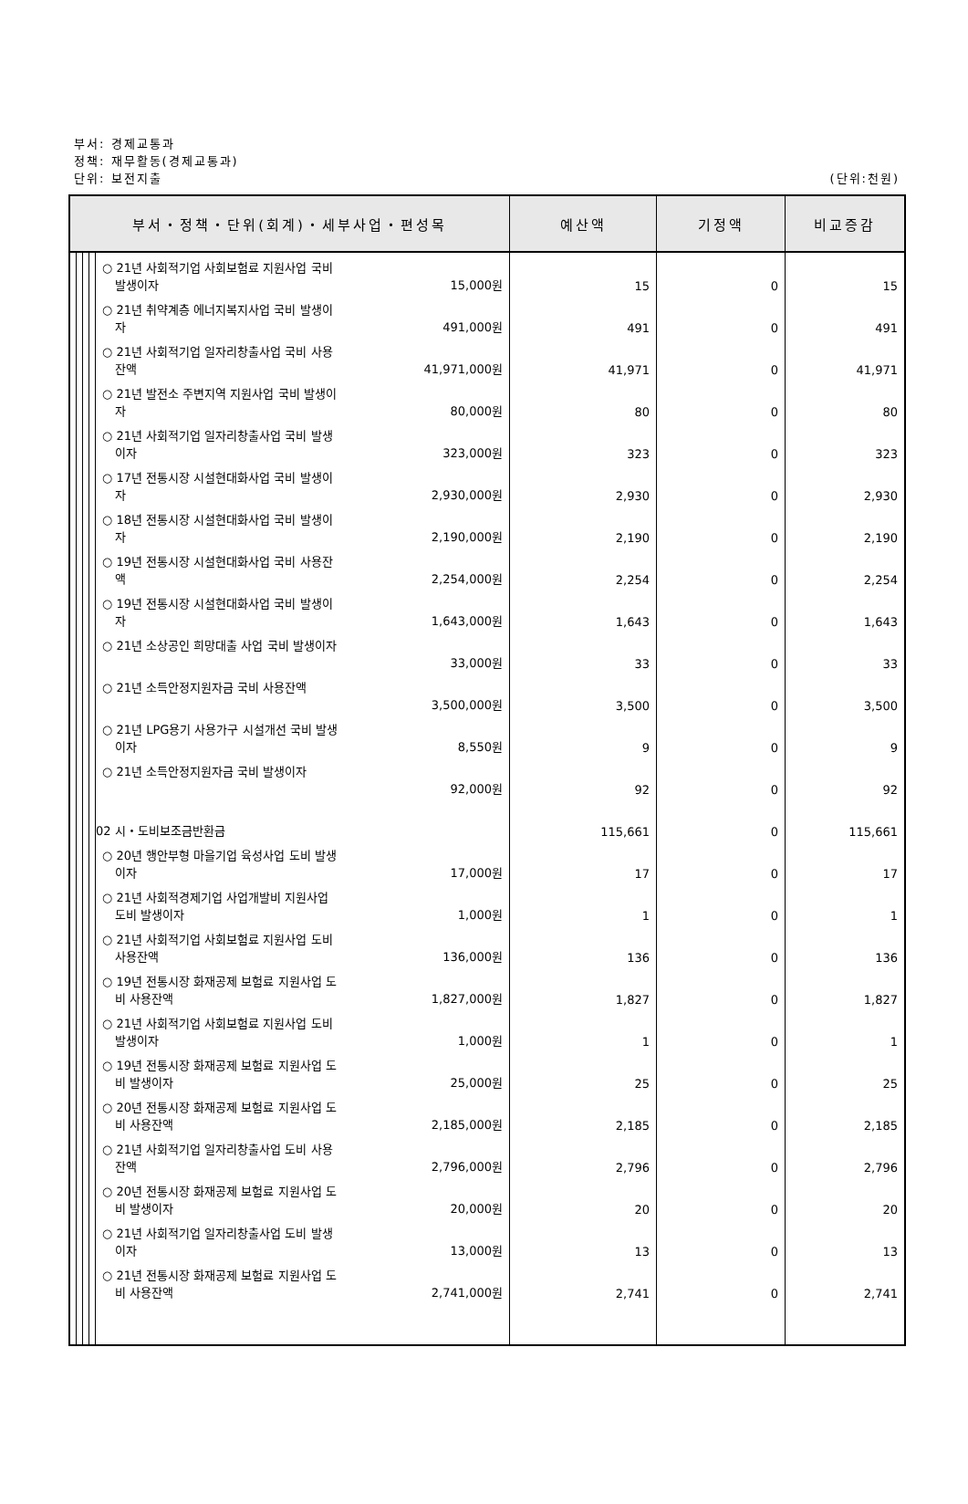부서: 경제교통과
정책: 재무활동(경제교통과)
단위: 보전지출
(단위:천원)
| 부서・정책・단위(회계)・세부사업・편성목 | | | | | 예산액 | 기정액 | 비교증감 |
| --- | --- | --- | --- | --- | --- | --- | --- |
| | | | | ○ 21년 사회적기업 사회보험료 지원사업 국비 발생이자 15,000원 | 15 | 0 | 15 |
| | | | | ○ 21년 취약계층 에너지복지사업 국비 발생이 자 491,000원 | 491 | 0 | 491 |
| | | | | ○ 21년 사회적기업 일자리창출사업 국비 사용 잔액 41,971,000원 | 41,971 | 0 | 41,971 |
| | | | | ○ 21년 발전소 주변지역 지원사업 국비 발생이 자 80,000원 | 80 | 0 | 80 |
| | | | | ○ 21년 사회적기업 일자리창출사업 국비 발생 이자 323,000원 | 323 | 0 | 323 |
| | | | | ○ 17년 전통시장 시설현대화사업 국비 발생이 자 2,930,000원 | 2,930 | 0 | 2,930 |
| | | | | ○ 18년 전통시장 시설현대화사업 국비 발생이 자 2,190,000원 | 2,190 | 0 | 2,190 |
| | | | | ○ 19년 전통시장 시설현대화사업 국비 사용잔 액 2,254,000원 | 2,254 | 0 | 2,254 |
| | | | | ○ 19년 전통시장 시설현대화사업 국비 발생이 자 1,643,000원 | 1,643 | 0 | 1,643 |
| | | | | ○ 21년 소상공인 희망대출 사업 국비 발생이자 33,000원 | 33 | 0 | 33 |
| | | | | ○ 21년 소득안정지원자금 국비 사용잔액 3,500,000원 | 3,500 | 0 | 3,500 |
| | | | | ○ 21년 LPG용기 사용가구 시설개선 국비 발생 이자 8,550원 | 9 | 0 | 9 |
| | | | | ○ 21년 소득안정지원자금 국비 발생이자 92,000원 | 92 | 0 | 92 |
| | | | | 02 시・도비보조금반환금 | 115,661 | 0 | 115,661 |
| | | | | ○ 20년 행안부형 마을기업 육성사업 도비 발생 이자 17,000원 | 17 | 0 | 17 |
| | | | | ○ 21년 사회적경제기업 사업개발비 지원사업 도비 발생이자 1,000원 | 1 | 0 | 1 |
| | | | | ○ 21년 사회적기업 사회보험료 지원사업 도비 사용잔액 136,000원 | 136 | 0 | 136 |
| | | | | ○ 19년 전통시장 화재공제 보험료 지원사업 도 비 사용잔액 1,827,000원 | 1,827 | 0 | 1,827 |
| | | | | ○ 21년 사회적기업 사회보험료 지원사업 도비 발생이자 1,000원 | 1 | 0 | 1 |
| | | | | ○ 19년 전통시장 화재공제 보험료 지원사업 도 비 발생이자 25,000원 | 25 | 0 | 25 |
| | | | | ○ 20년 전통시장 화재공제 보험료 지원사업 도 비 사용잔액 2,185,000원 | 2,185 | 0 | 2,185 |
| | | | | ○ 21년 사회적기업 일자리창출사업 도비 사용 잔액 2,796,000원 | 2,796 | 0 | 2,796 |
| | | | | ○ 20년 전통시장 화재공제 보험료 지원사업 도 비 발생이자 20,000원 | 20 | 0 | 20 |
| | | | | ○ 21년 사회적기업 일자리창출사업 도비 발생 이자 13,000원 | 13 | 0 | 13 |
| | | | | ○ 21년 전통시장 화재공제 보험료 지원사업 도 비 사용잔액 2,741,000원 | 2,741 | 0 | 2,741 |